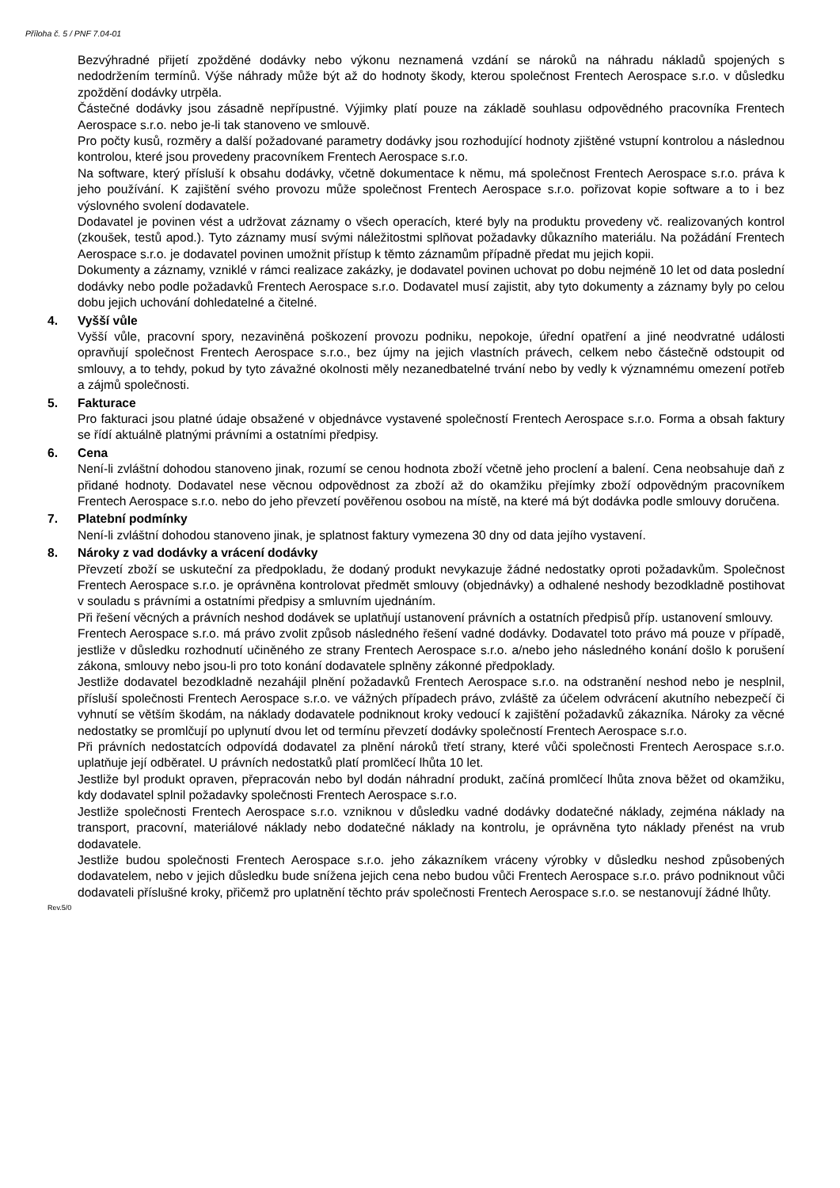Příloha č. 5 / PNF 7.04-01
Bezvýhradné přijetí zpožděné dodávky nebo výkonu neznamená vzdání se nároků na náhradu nákladů spojených s nedodržením termínů. Výše náhrady může být až do hodnoty škody, kterou společnost Frentech Aerospace s.r.o. v důsledku zpoždění dodávky utrpěla.
Částečné dodávky jsou zásadně nepřípustné. Výjimky platí pouze na základě souhlasu odpovědného pracovníka Frentech Aerospace s.r.o. nebo je-li tak stanoveno ve smlouvě.
Pro počty kusů, rozměry a další požadované parametry dodávky jsou rozhodující hodnoty zjištěné vstupní kontrolou a následnou kontrolou, které jsou provedeny pracovníkem Frentech Aerospace s.r.o.
Na software, který přísluší k obsahu dodávky, včetně dokumentace k němu, má společnost Frentech Aerospace s.r.o. práva k jeho používání. K zajištění svého provozu může společnost Frentech Aerospace s.r.o. pořizovat kopie software a to i bez výslovného svolení dodavatele.
Dodavatel je povinen vést a udržovat záznamy o všech operacích, které byly na produktu provedeny vč. realizovaných kontrol (zkoušek, testů apod.). Tyto záznamy musí svými náležitostmi splňovat požadavky důkazního materiálu. Na požádání Frentech Aerospace s.r.o. je dodavatel povinen umožnit přístup k těmto záznamům případně předat mu jejich kopii.
Dokumenty a záznamy, vzniklé v rámci realizace zakázky, je dodavatel povinen uchovat po dobu nejméně 10 let od data poslední dodávky nebo podle požadavků Frentech Aerospace s.r.o. Dodavatel musí zajistit, aby tyto dokumenty a záznamy byly po celou dobu jejich uchování dohledatelné a čitelné.
4. Vyšší vůle
Vyšší vůle, pracovní spory, nezaviněná poškození provozu podniku, nepokoje, úřední opatření a jiné neodvratné události opravňují společnost Frentech Aerospace s.r.o., bez újmy na jejich vlastních právech, celkem nebo částečně odstoupit od smlouvy, a to tehdy, pokud by tyto závažné okolnosti měly nezanedbatelné trvání nebo by vedly k významnému omezení potřeb a zájmů společnosti.
5. Fakturace
Pro fakturaci jsou platné údaje obsažené v objednávce vystavené společností Frentech Aerospace s.r.o. Forma a obsah faktury se řídí aktuálně platnými právními a ostatními předpisy.
6. Cena
Není-li zvláštní dohodou stanoveno jinak, rozumí se cenou hodnota zboží včetně jeho proclení a balení. Cena neobsahuje daň z přidané hodnoty. Dodavatel nese věcnou odpovědnost za zboží až do okamžiku přejímky zboží odpovědným pracovníkem Frentech Aerospace s.r.o. nebo do jeho převzetí pověřenou osobou na místě, na které má být dodávka podle smlouvy doručena.
7. Platební podmínky
Není-li zvláštní dohodou stanoveno jinak, je splatnost faktury vymezena 30 dny od data jejího vystavení.
8. Nároky z vad dodávky a vrácení dodávky
Převzetí zboží se uskuteční za předpokladu, že dodaný produkt nevykazuje žádné nedostatky oproti požadavkům. Společnost Frentech Aerospace s.r.o. je oprávněna kontrolovat předmět smlouvy (objednávky) a odhalené neshody bezodkladně postihovat v souladu s právními a ostatními předpisy a smluvním ujednáním.
Při řešení věcných a právních neshod dodávek se uplatňují ustanovení právních a ostatních předpisů příp. ustanovení smlouvy.
Frentech Aerospace s.r.o. má právo zvolit způsob následného řešení vadné dodávky. Dodavatel toto právo má pouze v případě, jestliže v důsledku rozhodnutí učiněného ze strany Frentech Aerospace s.r.o. a/nebo jeho následného konání došlo k porušení zákona, smlouvy nebo jsou-li pro toto konání dodavatele splněny zákonné předpoklady.
Jestliže dodavatel bezodkladně nezahájil plnění požadavků Frentech Aerospace s.r.o. na odstranění neshod nebo je nesplnil, přísluší společnosti Frentech Aerospace s.r.o. ve vážných případech právo, zvláště za účelem odvrácení akutního nebezpečí či vyhnutí se větším škodám, na náklady dodavatele podniknout kroky vedoucí k zajištění požadavků zákazníka. Nároky za věcné nedostatky se promlčují po uplynutí dvou let od termínu převzetí dodávky společností Frentech Aerospace s.r.o.
Při právních nedostatcích odpovídá dodavatel za plnění nároků třetí strany, které vůči společnosti Frentech Aerospace s.r.o. uplatňuje její odběratel. U právních nedostatků platí promlčecí lhůta 10 let.
Jestliže byl produkt opraven, přepracován nebo byl dodán náhradní produkt, začíná promlčecí lhůta znova běžet od okamžiku, kdy dodavatel splnil požadavky společnosti Frentech Aerospace s.r.o.
Jestliže společnosti Frentech Aerospace s.r.o. vzniknou v důsledku vadné dodávky dodatečné náklady, zejména náklady na transport, pracovní, materiálové náklady nebo dodatečné náklady na kontrolu, je oprávněna tyto náklady přenést na vrub dodavatele.
Jestliže budou společnosti Frentech Aerospace s.r.o. jeho zákazníkem vráceny výrobky v důsledku neshod způsobených dodavatelem, nebo v jejich důsledku bude snížena jejich cena nebo budou vůči Frentech Aerospace s.r.o. právo podniknout vůči dodavateli příslušné kroky, přičemž pro uplatnění těchto práv společnosti Frentech Aerospace s.r.o. se nestanovují žádné lhůty.
Rev.5/0